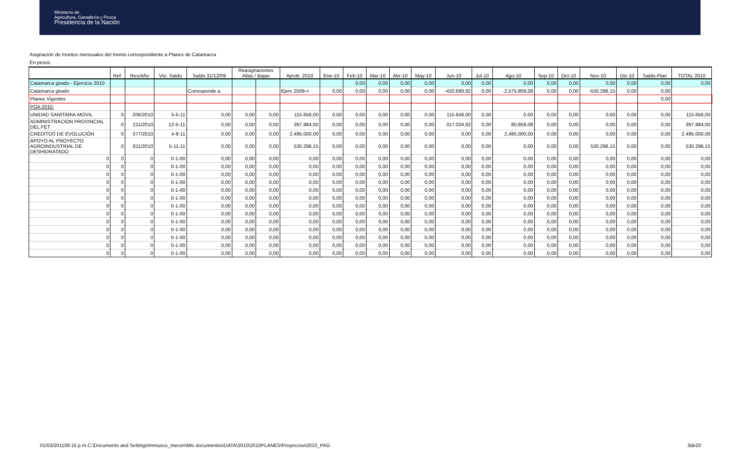Ministerio de
Agricultura, Ganadería y Pesca
Presidencia de la Nación
Asignación de montos mensuales del monto correspondiente a Planes de Catamarca
En pesos
| | Ref. | Res/Año | Vto. Saldo | Saldo 31/12/09 | Reasignaciones Altas / Bajas | | Aprob. 2010 | Ene-10 | Feb-10 | Mar-10 | Abr-10 | May-10 | Jun-10 | Jul-10 | Ago-10 | Sep-10 | Oct-10 | Nov-10 | Dic-10 | Saldo-Plan | TOTAL 2010 |
| --- | --- | --- | --- | --- | --- | --- | --- | --- | --- | --- | --- | --- | --- | --- | --- | --- | --- | --- | --- | --- | --- |
| Catamarca girado - Ejercicio 2010 | | | | | | | | | 0,00 | 0,00 | 0,00 | 0,00 | 0,00 | 0,00 | 0,00 | 0,00 | 0,00 | 0,00 | 0,00 | 0,00 | 0,00 |
| Catamarca girado | | | | Corresponde a | | | Ejerc 2009-> | 0,00 | 0,00 | 0,00 | 0,00 | 0,00 | -432.680,92 | 0,00 | -2.575.859,08 | 0,00 | 0,00 | -530.296,15 | 0,00 | 0,00 | |
| Planes Vigentes | | | | | | | | | | | | | | | | | | | | 0,00 | |
| POA 2010: | | | | | | | | | | | | | | | | | | | | | |
| UNIDAD SANITARIA MOVIL | 0 | 206/2010 | 5-5-11 | 0,00 | 0,00 | 0,00 | 115.656,00 | 0,00 | 0,00 | 0,00 | 0,00 | 0,00 | 115.656,00 | 0,00 | 0,00 | 0,00 | 0,00 | 0,00 | 0,00 | 0,00 | 115.656,00 |
| ADMINISTRACION PROVINCIAL DEL FET | 0 | 211/2010 | 12-5-11 | 0,00 | 0,00 | 0,00 | 397.884,00 | 0,00 | 0,00 | 0,00 | 0,00 | 0,00 | 317.024,92 | 0,00 | 80.859,08 | 0,00 | 0,00 | 0,00 | 0,00 | 0,00 | 397.884,00 |
| CREDITOS DE EVOLUCIÓN | 0 | 377/2010 | 4-8-11 | 0,00 | 0,00 | 0,00 | 2.495.000,00 | 0,00 | 0,00 | 0,00 | 0,00 | 0,00 | 0,00 | 0,00 | 2.495.000,00 | 0,00 | 0,00 | 0,00 | 0,00 | 0,00 | 2.495.000,00 |
| APOYO AL PROYECTO AGROINDUSTRIAL DE DESHIDRATADO | 0 | 811/2010 | 5-11-11 | 0,00 | 0,00 | 0,00 | 530.296,15 | 0,00 | 0,00 | 0,00 | 0,00 | 0,00 | 0,00 | 0,00 | 0,00 | 0,00 | 0,00 | 530.296,15 | 0,00 | 0,00 | 530.296,15 |
| 0 | 0 | 0 | 0-1-00 | 0,00 | 0,00 | 0,00 | 0,00 | 0,00 | 0,00 | 0,00 | 0,00 | 0,00 | 0,00 | 0,00 | 0,00 | 0,00 | 0,00 | 0,00 | 0,00 | 0,00 | 0,00 |
| 0 | 0 | 0 | 0-1-00 | 0,00 | 0,00 | 0,00 | 0,00 | 0,00 | 0,00 | 0,00 | 0,00 | 0,00 | 0,00 | 0,00 | 0,00 | 0,00 | 0,00 | 0,00 | 0,00 | 0,00 | 0,00 |
| 0 | 0 | 0 | 0-1-00 | 0,00 | 0,00 | 0,00 | 0,00 | 0,00 | 0,00 | 0,00 | 0,00 | 0,00 | 0,00 | 0,00 | 0,00 | 0,00 | 0,00 | 0,00 | 0,00 | 0,00 | 0,00 |
| 0 | 0 | 0 | 0-1-00 | 0,00 | 0,00 | 0,00 | 0,00 | 0,00 | 0,00 | 0,00 | 0,00 | 0,00 | 0,00 | 0,00 | 0,00 | 0,00 | 0,00 | 0,00 | 0,00 | 0,00 | 0,00 |
| 0 | 0 | 0 | 0-1-00 | 0,00 | 0,00 | 0,00 | 0,00 | 0,00 | 0,00 | 0,00 | 0,00 | 0,00 | 0,00 | 0,00 | 0,00 | 0,00 | 0,00 | 0,00 | 0,00 | 0,00 | 0,00 |
| 0 | 0 | 0 | 0-1-00 | 0,00 | 0,00 | 0,00 | 0,00 | 0,00 | 0,00 | 0,00 | 0,00 | 0,00 | 0,00 | 0,00 | 0,00 | 0,00 | 0,00 | 0,00 | 0,00 | 0,00 | 0,00 |
| 0 | 0 | 0 | 0-1-00 | 0,00 | 0,00 | 0,00 | 0,00 | 0,00 | 0,00 | 0,00 | 0,00 | 0,00 | 0,00 | 0,00 | 0,00 | 0,00 | 0,00 | 0,00 | 0,00 | 0,00 | 0,00 |
| 0 | 0 | 0 | 0-1-00 | 0,00 | 0,00 | 0,00 | 0,00 | 0,00 | 0,00 | 0,00 | 0,00 | 0,00 | 0,00 | 0,00 | 0,00 | 0,00 | 0,00 | 0,00 | 0,00 | 0,00 | 0,00 |
| 0 | 0 | 0 | 0-1-00 | 0,00 | 0,00 | 0,00 | 0,00 | 0,00 | 0,00 | 0,00 | 0,00 | 0,00 | 0,00 | 0,00 | 0,00 | 0,00 | 0,00 | 0,00 | 0,00 | 0,00 | 0,00 |
| 0 | 0 | 0 | 0-1-00 | 0,00 | 0,00 | 0,00 | 0,00 | 0,00 | 0,00 | 0,00 | 0,00 | 0,00 | 0,00 | 0,00 | 0,00 | 0,00 | 0,00 | 0,00 | 0,00 | 0,00 | 0,00 |
| 0 | 0 | 0 | 0-1-00 | 0,00 | 0,00 | 0,00 | 0,00 | 0,00 | 0,00 | 0,00 | 0,00 | 0,00 | 0,00 | 0,00 | 0,00 | 0,00 | 0,00 | 0,00 | 0,00 | 0,00 | 0,00 |
| 0 | 0 | 0 | 0-1-00 | 0,00 | 0,00 | 0,00 | 0,00 | 0,00 | 0,00 | 0,00 | 0,00 | 0,00 | 0,00 | 0,00 | 0,00 | 0,00 | 0,00 | 0,00 | 0,00 | 0,00 | 0,00 |
| 0 | 0 | 0 | 0-1-00 | 0,00 | 0,00 | 0,00 | 0,00 | 0,00 | 0,00 | 0,00 | 0,00 | 0,00 | 0,00 | 0,00 | 0,00 | 0,00 | 0,00 | 0,00 | 0,00 | 0,00 | 0,00 |
01/03/201109:15 p.m.C:\Documents and Settings\mmusco_mecon\Mis documentos\DATA\2010\2010PLANES\Proyeccion2010_PAG 3de20